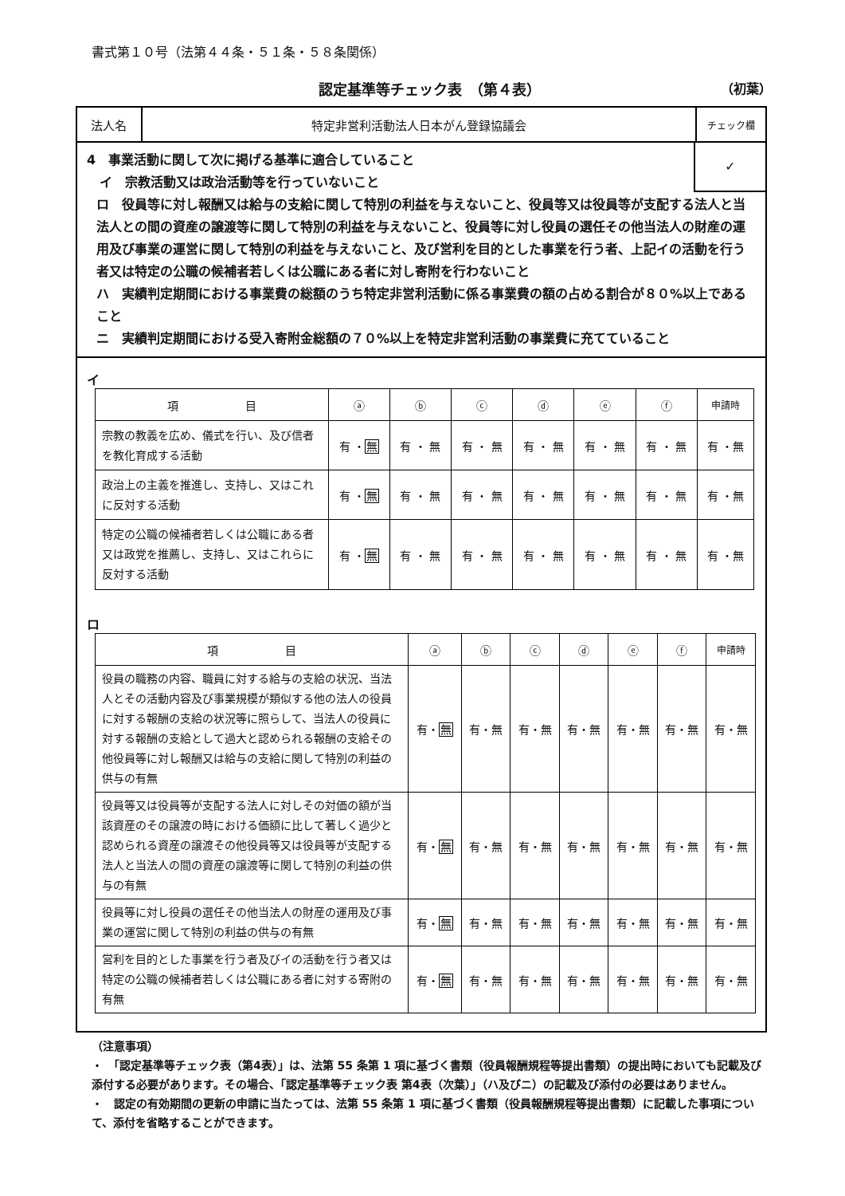書式第１０号（法第４４条・５１条・５８条関係）
認定基準等チェック表　（第４表） （初葉）
法人名 特定非営利活動法人日本がん登録協議会
チェック欄
✓
4　事業活動に関して次に掲げる基準に適合していること
　イ　宗教活動又は政治活動等を行っていないこと
ロ　役員等に対し報酬又は給与の支給に関して特別の利益を与えないこと、役員等又は役員等が支配する法人と当法人との間の資産の譲渡等に関して特別の利益を与えないこと、役員等に対し役員の選任その他当法人の財産の運用及び事業の運営に関して特別の利益を与えないこと、及び営利を目的とした事業を行う者、上記イの活動を行う者又は特定の公職の候補者若しくは公職にある者に対し寄附を行わないこと
ハ　実績判定期間における事業費の総額のうち特定非営利活動に係る事業費の額の占める割合が８０%以上であること
ニ　実績判定期間における受入寄附金総額の７０%以上を特定非営利活動の事業費に充てていること
イ
| 項 目 | ⓐ | ⓑ | ⓒ | ⓓ | ⓔ | ⓕ | 申請時 |
| --- | --- | --- | --- | --- | --- | --- | --- |
| 宗教の教義を広め、儀式を行い、及び信者を教化育成する活動 | 有 ・ 無 | 有 ・ 無 | 有 ・ 無 | 有 ・ 無 | 有 ・ 無 | 有 ・ 無 | 有 ・無 |
| 政治上の主義を推進し、支持し、又はこれに反対する活動 | 有 ・ 無 | 有 ・ 無 | 有 ・ 無 | 有 ・ 無 | 有 ・ 無 | 有 ・ 無 | 有 ・無 |
| 特定の公職の候補者若しくは公職にある者又は政党を推薦し、支持し、又はこれらに反対する活動 | 有 ・ 無 | 有 ・ 無 | 有 ・ 無 | 有 ・ 無 | 有 ・ 無 | 有 ・ 無 | 有 ・無 |
ロ
| 項 目 | ⓐ | ⓑ | ⓒ | ⓓ | ⓔ | ⓕ | 申請時 |
| --- | --- | --- | --- | --- | --- | --- | --- |
| 役員の職務の内容、職員に対する給与の支給の状況、当法人とその活動内容及び事業規模が類似する他の法人の役員に対する報酬の支給の状況等に照らして、当法人の役員に対する報酬の支給として過大と認められる報酬の支給その他役員等に対し報酬又は給与の支給に関して特別の利益の供与の有無 | 有・ 無 | 有・無 | 有・無 | 有・無 | 有・無 | 有・無 | 有・無 |
| 役員等又は役員等が支配する法人に対しその対価の額が当該資産のその譲渡の時における価額に比して著しく過少と認められる資産の譲渡その他役員等又は役員等が支配する法人と当法人の間の資産の譲渡等に関して特別の利益の供与の有無 | 有・ 無 | 有・無 | 有・無 | 有・無 | 有・無 | 有・無 | 有・無 |
| 役員等に対し役員の選任その他当法人の財産の運用及び事業の運営に関して特別の利益の供与の有無 | 有・ 無 | 有・無 | 有・無 | 有・無 | 有・無 | 有・無 | 有・無 |
| 営利を目的とした事業を行う者及びイの活動を行う者又は特定の公職の候補者若しくは公職にある者に対する寄附の有無 | 有・ 無 | 有・無 | 有・無 | 有・無 | 有・無 | 有・無 | 有・無 |
（注意事項）
・　「認定基準等チェック表（第4表）」は、法第 55 条第 1 項に基づく書類（役員報酬規程等提出書類）の提出時においても記載及び添付する必要があります。その場合、「認定基準等チェック表 第4表（次葉）」（ハ及びニ）の記載及び添付の必要はありません。
・　認定の有効期間の更新の申請に当たっては、法第 55 条第 1 項に基づく書類（役員報酬規程等提出書類）に記載した事項について、添付を省略することができます。